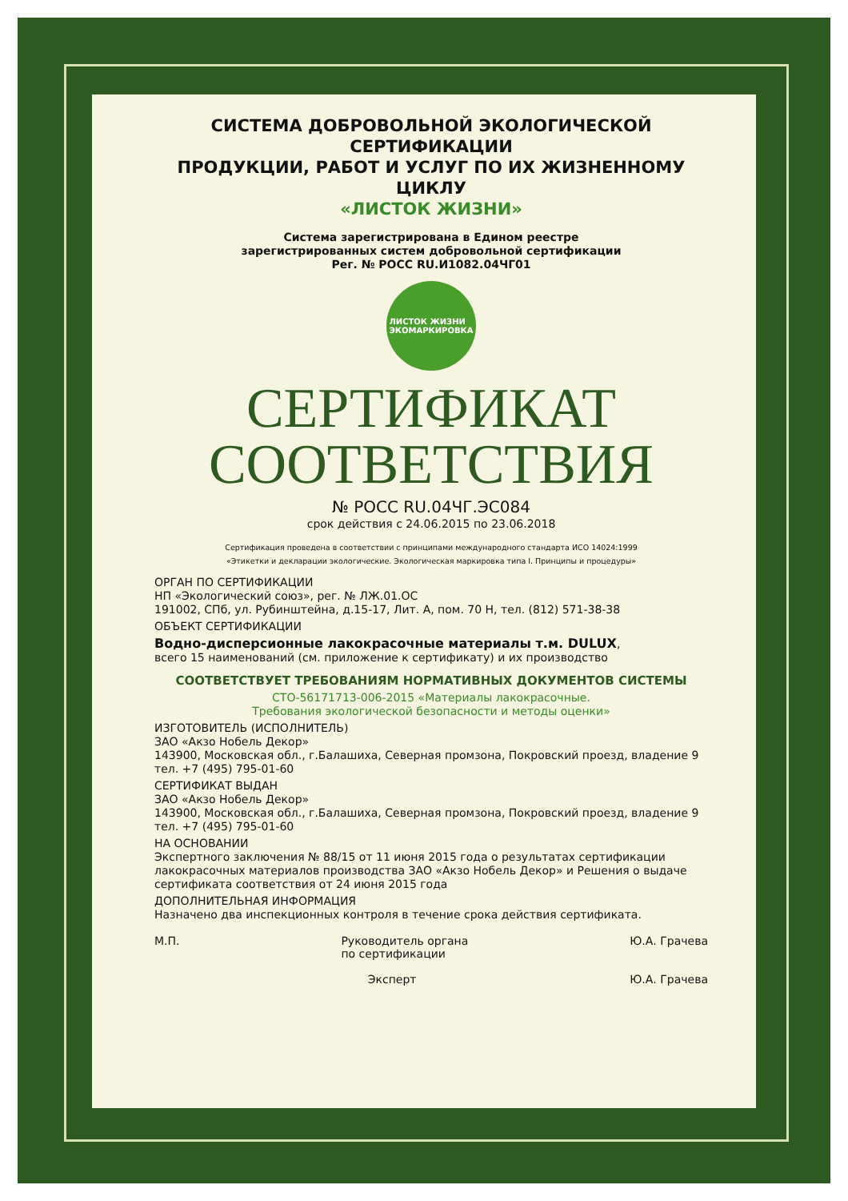СИСТЕМА ДОБРОВОЛЬНОЙ ЭКОЛОГИЧЕСКОЙ СЕРТИФИКАЦИИ
ПРОДУКЦИИ, РАБОТ И УСЛУГ ПО ИХ ЖИЗНЕННОМУ ЦИКЛУ
«ЛИСТОК ЖИЗНИ»
Система зарегистрирована в Едином реестре
зарегистрированных систем добровольной сертификации
Рег. № РОСС RU.И1082.04ЧГ01
ЛИСТОК ЖИЗНИ
ЭКОМАРКИРОВКА
СЕРТИФИКАТ
СООТВЕТСТВИЯ
№ РОСС RU.04ЧГ.ЭС084
срок действия с 24.06.2015 по 23.06.2018
Сертификация проведена в соответствии с принципами международного стандарта ИСО 14024:1999
«Этикетки и декларации экологические. Экологическая маркировка типа I. Принципы и процедуры»
ОРГАН ПО СЕРТИФИКАЦИИ
НП «Экологический союз», рег. № ЛЖ.01.ОС
191002, СПб, ул. Рубинштейна, д.15-17, Лит. А, пом. 70 Н, тел. (812) 571-38-38
ОБЪЕКТ СЕРТИФИКАЦИИ
Водно-дисперсионные лакокрасочные материалы т.м. DULUX,
всего 15 наименований (см. приложение к сертификату) и их производство
СООТВЕТСТВУЕТ ТРЕБОВАНИЯМ НОРМАТИВНЫХ ДОКУМЕНТОВ СИСТЕМЫ
СТО-56171713-006-2015 «Материалы лакокрасочные.
Требования экологической безопасности и методы оценки»
ИЗГОТОВИТЕЛЬ (ИСПОЛНИТЕЛЬ)
ЗАО «Акзо Нобель Декор»
143900, Московская обл., г.Балашиха, Северная промзона, Покровский проезд, владение 9
тел. +7 (495) 795-01-60
СЕРТИФИКАТ ВЫДАН
ЗАО «Акзо Нобель Декор»
143900, Московская обл., г.Балашиха, Северная промзона, Покровский проезд, владение 9
тел. +7 (495) 795-01-60
НА ОСНОВАНИИ
Экспертного заключения № 88/15 от 11 июня 2015 года о результатах сертификации лакокрасочных материалов производства ЗАО «Акзо Нобель Декор» и Решения о выдаче сертификата соответствия от 24 июня 2015 года
ДОПОЛНИТЕЛЬНАЯ ИНФОРМАЦИЯ
Назначено два инспекционных контроля в течение срока действия сертификата.
М.П. Руководитель органа
по сертификации Ю.А. Грачева
Эксперт Ю.А. Грачева